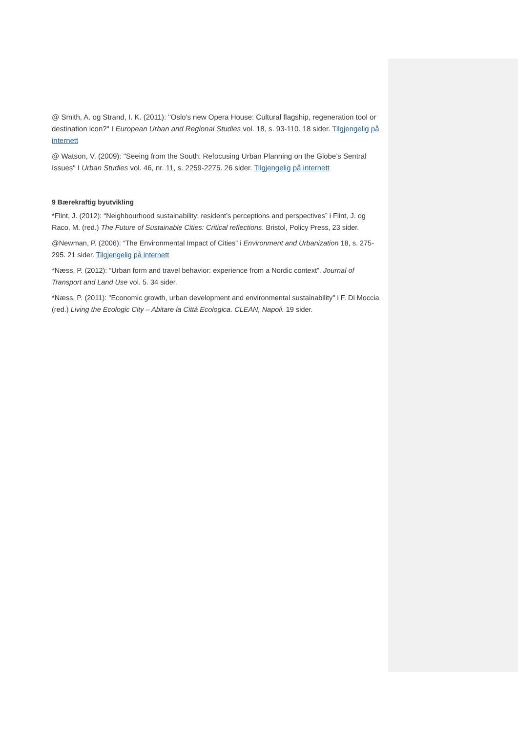@ Smith, A. og Strand, I. K. (2011): "Oslo's new Opera House: Cultural flagship, regeneration tool or destination icon?" I European Urban and Regional Studies vol. 18, s. 93-110. 18 sider. Tilgjengelig på internett
@ Watson, V. (2009): "Seeing from the South: Refocusing Urban Planning on the Globe’s Sentral Issues" I Urban Studies vol. 46, nr. 11, s. 2259-2275. 26 sider. Tilgjengelig på internett
9 Bærekraftig byutvikling
*Flint, J. (2012): “Neighbourhood sustainability: resident’s perceptions and perspectives” i Flint, J. og Raco, M. (red.) The Future of Sustainable Cities: Critical reflections. Bristol, Policy Press, 23 sider.
@Newman, P. (2006): “The Environmental Impact of Cities” i Environment and Urbanization 18, s. 275-295. 21 sider. Tilgjengelig på internett
*Næss, P. (2012): “Urban form and travel behavior: experience from a Nordic context”. Journal of Transport and Land Use vol. 5. 34 sider.
*Næss, P. (2011): "Economic growth, urban development and environmental sustainability" i F. Di Moccia (red.) Living the Ecologic City – Abitare la Città Ecologica. CLEAN, Napoli. 19 sider.